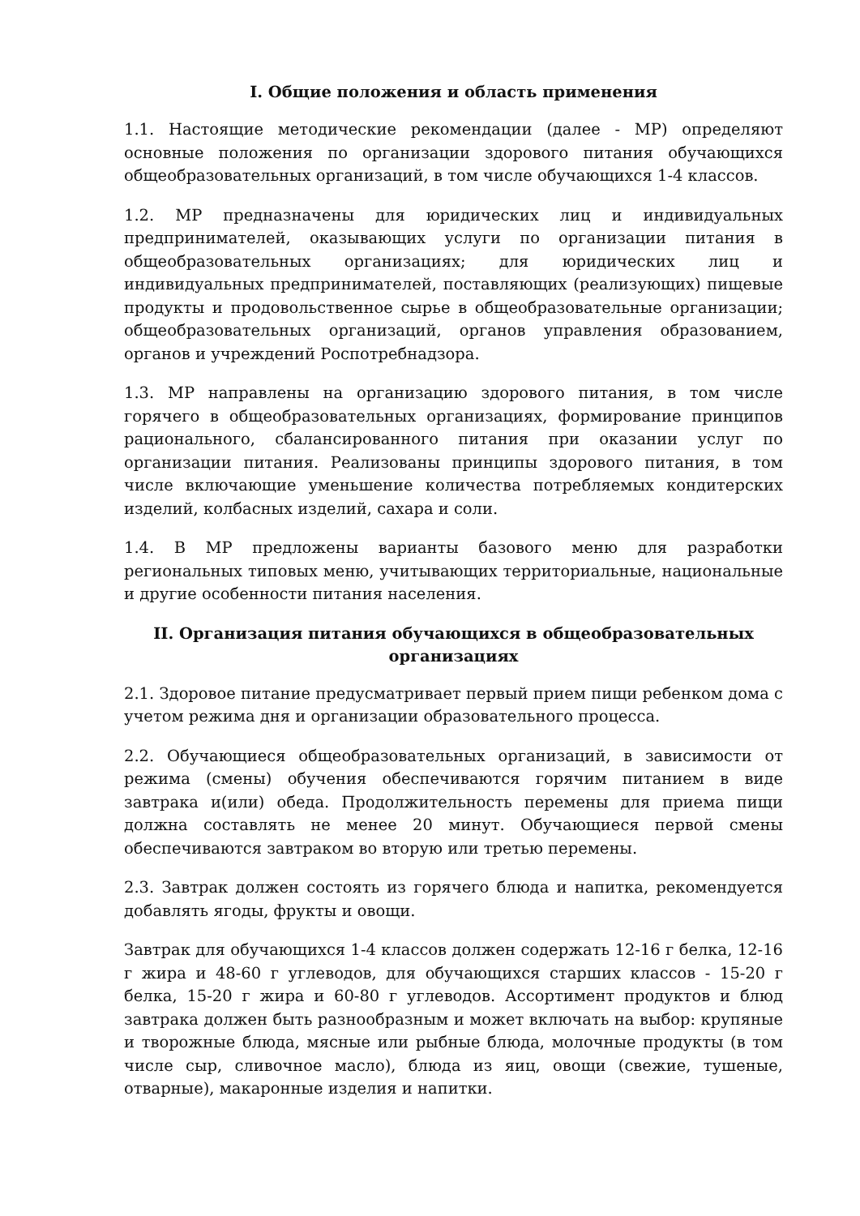I. Общие положения и область применения
1.1. Настоящие методические рекомендации (далее - МР) определяют основные положения по организации здорового питания обучающихся общеобразовательных организаций, в том числе обучающихся 1-4 классов.
1.2. МР предназначены для юридических лиц и индивидуальных предпринимателей, оказывающих услуги по организации питания в общеобразовательных организациях; для юридических лиц и индивидуальных предпринимателей, поставляющих (реализующих) пищевые продукты и продовольственное сырье в общеобразовательные организации; общеобразовательных организаций, органов управления образованием, органов и учреждений Роспотребнадзора.
1.3. МР направлены на организацию здорового питания, в том числе горячего в общеобразовательных организациях, формирование принципов рационального, сбалансированного питания при оказании услуг по организации питания. Реализованы принципы здорового питания, в том числе включающие уменьшение количества потребляемых кондитерских изделий, колбасных изделий, сахара и соли.
1.4. В МР предложены варианты базового меню для разработки региональных типовых меню, учитывающих территориальные, национальные и другие особенности питания населения.
II. Организация питания обучающихся в общеобразовательных
организациях
2.1. Здоровое питание предусматривает первый прием пищи ребенком дома с учетом режима дня и организации образовательного процесса.
2.2. Обучающиеся общеобразовательных организаций, в зависимости от режима (смены) обучения обеспечиваются горячим питанием в виде завтрака и(или) обеда. Продолжительность перемены для приема пищи должна составлять не менее 20 минут. Обучающиеся первой смены обеспечиваются завтраком во вторую или третью перемены.
2.3. Завтрак должен состоять из горячего блюда и напитка, рекомендуется добавлять ягоды, фрукты и овощи.
Завтрак для обучающихся 1-4 классов должен содержать 12-16 г белка, 12-16 г жира и 48-60 г углеводов, для обучающихся старших классов - 15-20 г белка, 15-20 г жира и 60-80 г углеводов. Ассортимент продуктов и блюд завтрака должен быть разнообразным и может включать на выбор: крупяные и творожные блюда, мясные или рыбные блюда, молочные продукты (в том числе сыр, сливочное масло), блюда из яиц, овощи (свежие, тушеные, отварные), макаронные изделия и напитки.